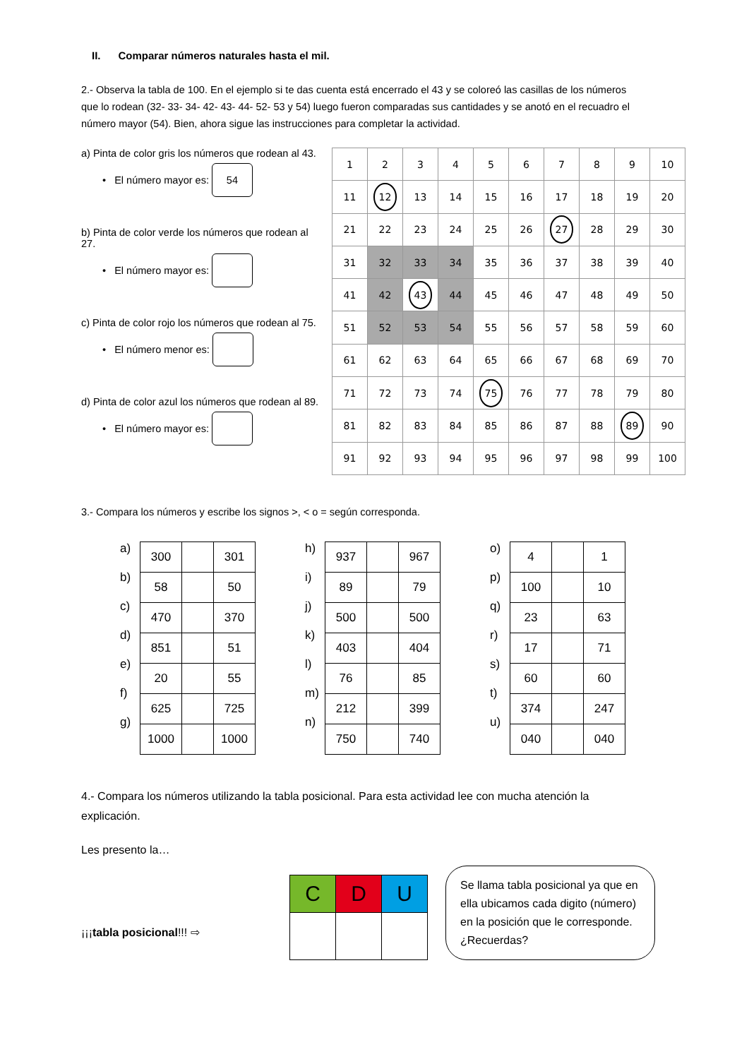II. Comparar números naturales hasta el mil.
2.- Observa la tabla de 100. En el ejemplo si te das cuenta está encerrado el 43 y se coloreó las casillas de los números que lo rodean (32- 33- 34- 42- 43- 44- 52- 53 y 54) luego fueron comparadas sus cantidades y se anotó en el recuadro el número mayor (54). Bien, ahora sigue las instrucciones para completar la actividad.
a) Pinta de color gris los números que rodean al 43.
• El número mayor es: 54
b) Pinta de color verde los números que rodean al 27.
• El número mayor es:
c) Pinta de color rojo los números que rodean al 75.
• El número menor es:
d) Pinta de color azul los números que rodean al 89.
• El número mayor es:
| 1 | 2 | 3 | 4 | 5 | 6 | 7 | 8 | 9 | 10 |
| 11 | 12 | 13 | 14 | 15 | 16 | 17 | 18 | 19 | 20 |
| 21 | 22 | 23 | 24 | 25 | 26 | 27 | 28 | 29 | 30 |
| 31 | 32 | 33 | 34 | 35 | 36 | 37 | 38 | 39 | 40 |
| 41 | 42 | 43 | 44 | 45 | 46 | 47 | 48 | 49 | 50 |
| 51 | 52 | 53 | 54 | 55 | 56 | 57 | 58 | 59 | 60 |
| 61 | 62 | 63 | 64 | 65 | 66 | 67 | 68 | 69 | 70 |
| 71 | 72 | 73 | 74 | 75 | 76 | 77 | 78 | 79 | 80 |
| 81 | 82 | 83 | 84 | 85 | 86 | 87 | 88 | 89 | 90 |
| 91 | 92 | 93 | 94 | 95 | 96 | 97 | 98 | 99 | 100 |
3.- Compara los números y escribe los signos >, < o = según corresponda.
a)
b)
c)
d)
e)
f)
g)
| 300 | | 301 |
| 58 | | 50 |
| 470 | | 370 |
| 851 | | 51 |
| 20 | | 55 |
| 625 | | 725 |
| 1000 | | 1000 |
h)
i)
j)
k)
l)
m)
n)
| 937 | | 967 |
| 89 | | 79 |
| 500 | | 500 |
| 403 | | 404 |
| 76 | | 85 |
| 212 | | 399 |
| 750 | | 740 |
o)
p)
q)
r)
s)
t)
u)
| 4 | | 1 |
| 100 | | 10 |
| 23 | | 63 |
| 17 | | 71 |
| 60 | | 60 |
| 374 | | 247 |
| 040 | | 040 |
4.- Compara los números utilizando la tabla posicional. Para esta actividad lee con mucha atención la explicación.
Les presento la…
¡¡¡tabla posicional!!! ⇨
| C | D | U |
Se llama tabla posicional ya que en ella ubicamos cada digito (número) en la posición que le corresponde. ¿Recuerdas?